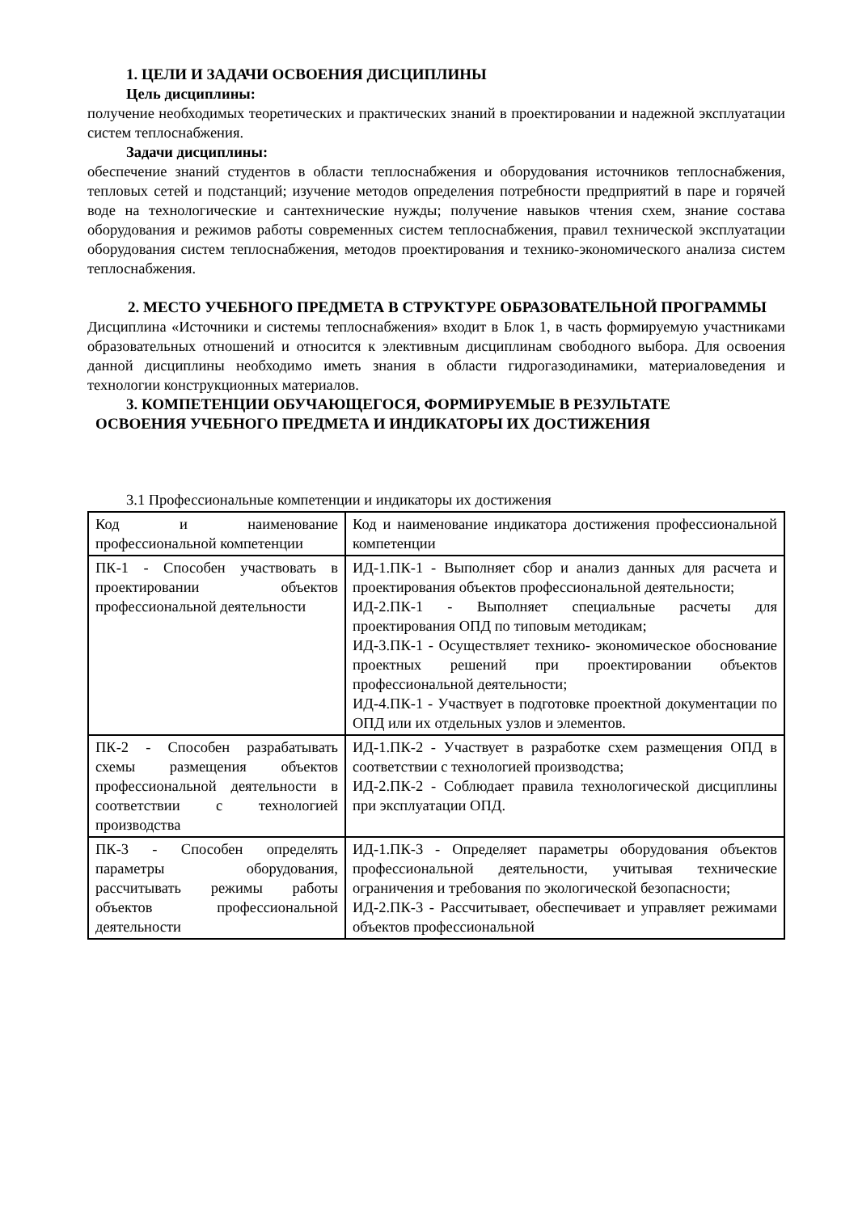1. ЦЕЛИ И ЗАДАЧИ ОСВОЕНИЯ ДИСЦИПЛИНЫ
Цель дисциплины:
получение необходимых теоретических и практических знаний в проектировании и надежной эксплуатации систем теплоснабжения.
Задачи дисциплины:
обеспечение знаний студентов в области теплоснабжения и оборудования источников теплоснабжения, тепловых сетей и подстанций; изучение методов определения потребности предприятий в паре и горячей воде на технологические и сантехнические нужды; получение навыков чтения схем, знание состава оборудования и режимов работы современных систем теплоснабжения, правил технической эксплуатации оборудования систем теплоснабжения, методов проектирования и технико-экономического анализа систем теплоснабжения.
2. МЕСТО УЧЕБНОГО ПРЕДМЕТА В СТРУКТУРЕ ОБРАЗОВАТЕЛЬНОЙ ПРОГРАММЫ
Дисциплина «Источники и системы теплоснабжения» входит в Блок 1, в часть формируемую участниками образовательных отношений и относится к элективным дисциплинам свободного выбора. Для освоения данной дисциплины необходимо иметь знания в области гидрогазодинамики, материаловедения и технологии конструкционных материалов.
3. КОМПЕТЕНЦИИ ОБУЧАЮЩЕГОСЯ, ФОРМИРУЕМЫЕ В РЕЗУЛЬТАТЕ
ОСВОЕНИЯ УЧЕБНОГО ПРЕДМЕТА И ИНДИКАТОРЫ ИХ ДОСТИЖЕНИЯ
3.1 Профессиональные компетенции и индикаторы их достижения
| Код и наименование профессиональной компетенции | Код и наименование индикатора достижения профессиональной компетенции |
| ПК-1 - Способен участвовать в проектировании объектов профессиональной деятельности | ИД-1.ПК-1 - Выполняет сбор и анализ данных для расчета и проектирования объектов профессиональной деятельности; ИД-2.ПК-1 - Выполняет специальные расчеты для проектирования ОПД по типовым методикам; ИД-3.ПК-1 - Осуществляет технико- экономическое обоснование проектных решений при проектировании объектов профессиональной деятельности; ИД-4.ПК-1 - Участвует в подготовке проектной документации по ОПД или их отдельных узлов и элементов. |
| ПК-2 - Способен разрабатывать схемы размещения объектов профессиональной деятельности в соответствии с технологией производства | ИД-1.ПК-2 - Участвует в разработке схем размещения ОПД в соответствии с технологией производства; ИД-2.ПК-2 - Соблюдает правила технологической дисциплины при эксплуатации ОПД. |
| ПК-3 - Способен определять параметры оборудования, рассчитывать режимы работы объектов профессиональной деятельности | ИД-1.ПК-3 - Определяет параметры оборудования объектов профессиональной деятельности, учитывая технические ограничения и требования по экологической безопасности; ИД-2.ПК-3 - Рассчитывает, обеспечивает и управляет режимами объектов профессиональной |